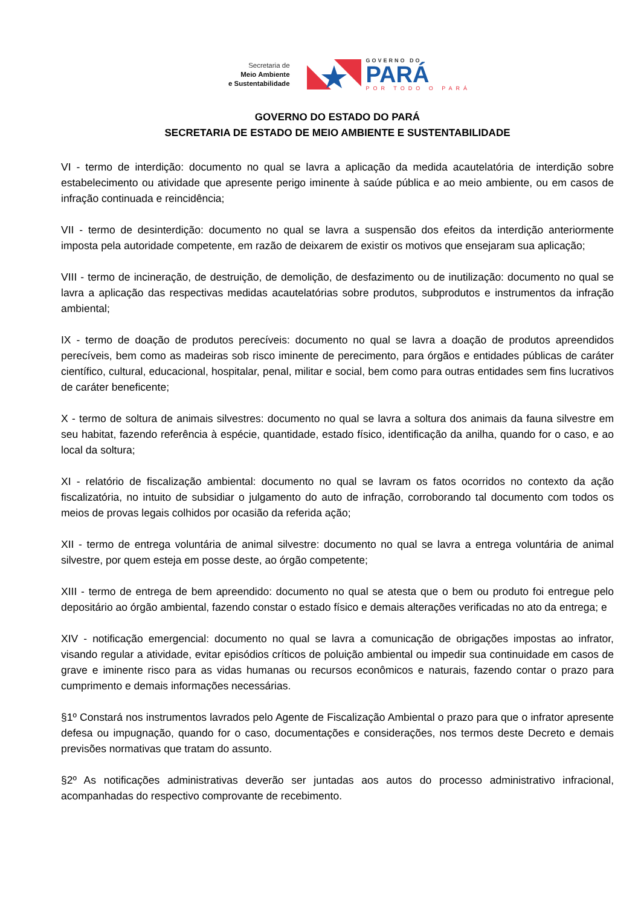Secretaria de
Meio Ambiente
e Sustentabilidade
GOVERNO DO
PARÁ
POR TODO O PARÁ
GOVERNO DO ESTADO DO PARÁ
SECRETARIA DE ESTADO DE MEIO AMBIENTE E SUSTENTABILIDADE
VI - termo de interdição: documento no qual se lavra a aplicação da medida acautelatória de interdição sobre estabelecimento ou atividade que apresente perigo iminente à saúde pública e ao meio ambiente, ou em casos de infração continuada e reincidência;
VII - termo de desinterdição: documento no qual se lavra a suspensão dos efeitos da interdição anteriormente imposta pela autoridade competente, em razão de deixarem de existir os motivos que ensejaram sua aplicação;
VIII - termo de incineração, de destruição, de demolição, de desfazimento ou de inutilização: documento no qual se lavra a aplicação das respectivas medidas acautelatórias sobre produtos, subprodutos e instrumentos da infração ambiental;
IX - termo de doação de produtos perecíveis: documento no qual se lavra a doação de produtos apreendidos perecíveis, bem como as madeiras sob risco iminente de perecimento, para órgãos e entidades públicas de caráter científico, cultural, educacional, hospitalar, penal, militar e social, bem como para outras entidades sem fins lucrativos de caráter beneficente;
X - termo de soltura de animais silvestres: documento no qual se lavra a soltura dos animais da fauna silvestre em seu habitat, fazendo referência à espécie, quantidade, estado físico, identificação da anilha, quando for o caso, e ao local da soltura;
XI - relatório de fiscalização ambiental: documento no qual se lavram os fatos ocorridos no contexto da ação fiscalizatória, no intuito de subsidiar o julgamento do auto de infração, corroborando tal documento com todos os meios de provas legais colhidos por ocasião da referida ação;
XII - termo de entrega voluntária de animal silvestre: documento no qual se lavra a entrega voluntária de animal silvestre, por quem esteja em posse deste, ao órgão competente;
XIII - termo de entrega de bem apreendido: documento no qual se atesta que o bem ou produto foi entregue pelo depositário ao órgão ambiental, fazendo constar o estado físico e demais alterações verificadas no ato da entrega; e
XIV - notificação emergencial: documento no qual se lavra a comunicação de obrigações impostas ao infrator, visando regular a atividade, evitar episódios críticos de poluição ambiental ou impedir sua continuidade em casos de grave e iminente risco para as vidas humanas ou recursos econômicos e naturais, fazendo contar o prazo para cumprimento e demais informações necessárias.
§1º Constará nos instrumentos lavrados pelo Agente de Fiscalização Ambiental o prazo para que o infrator apresente defesa ou impugnação, quando for o caso, documentações e considerações, nos termos deste Decreto e demais previsões normativas que tratam do assunto.
§2º As notificações administrativas deverão ser juntadas aos autos do processo administrativo infracional, acompanhadas do respectivo comprovante de recebimento.